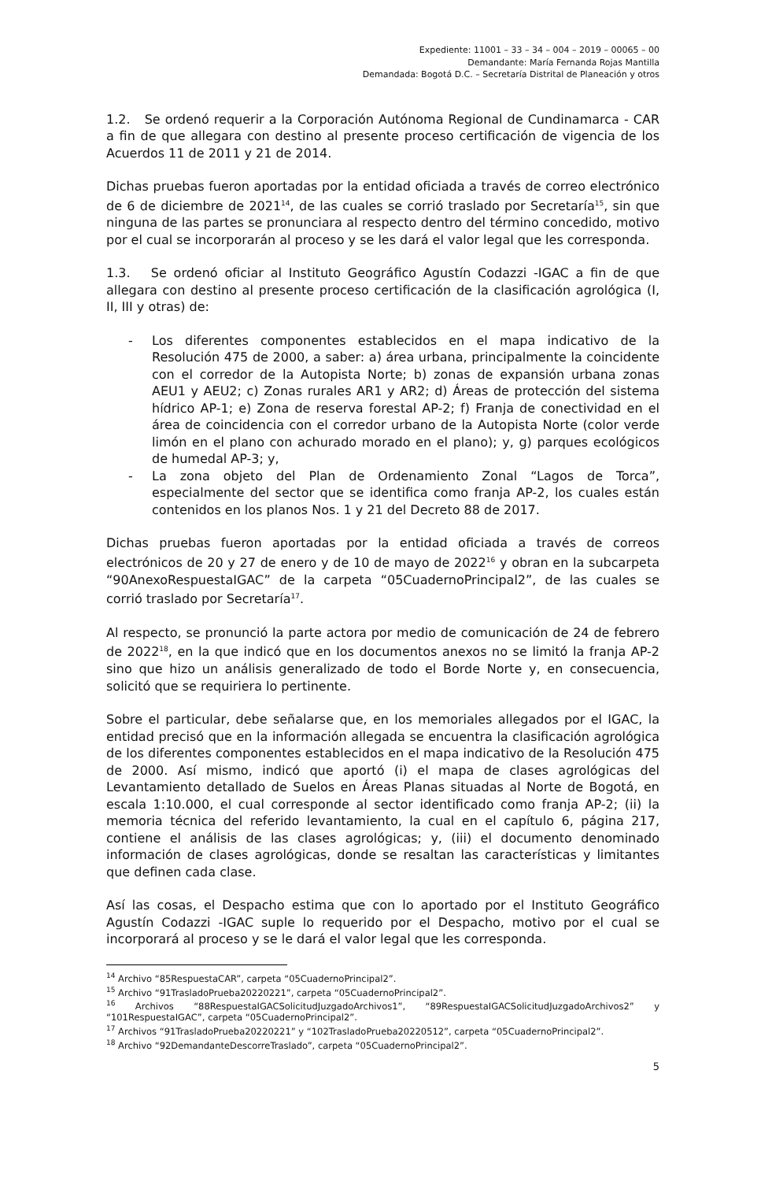Expediente: 11001 – 33 – 34 – 004 – 2019 – 00065 – 00
Demandante: María Fernanda Rojas Mantilla
Demandada: Bogotá D.C. – Secretaría Distrital de Planeación y otros
1.2. Se ordenó requerir a la Corporación Autónoma Regional de Cundinamarca - CAR a fin de que allegara con destino al presente proceso certificación de vigencia de los Acuerdos 11 de 2011 y 21 de 2014.
Dichas pruebas fueron aportadas por la entidad oficiada a través de correo electrónico de 6 de diciembre de 2021<sup>14</sup>, de las cuales se corrió traslado por Secretaría<sup>15</sup>, sin que ninguna de las partes se pronunciara al respecto dentro del término concedido, motivo por el cual se incorporarán al proceso y se les dará el valor legal que les corresponda.
1.3. Se ordenó oficiar al Instituto Geográfico Agustín Codazzi -IGAC a fin de que allegara con destino al presente proceso certificación de la clasificación agrológica (I, II, III y otras) de:
- Los diferentes componentes establecidos en el mapa indicativo de la Resolución 475 de 2000, a saber: a) área urbana, principalmente la coincidente con el corredor de la Autopista Norte; b) zonas de expansión urbana zonas AEU1 y AEU2; c) Zonas rurales AR1 y AR2; d) Áreas de protección del sistema hídrico AP-1; e) Zona de reserva forestal AP-2; f) Franja de conectividad en el área de coincidencia con el corredor urbano de la Autopista Norte (color verde limón en el plano con achurado morado en el plano); y, g) parques ecológicos de humedal AP-3; y,
- La zona objeto del Plan de Ordenamiento Zonal “Lagos de Torca”, especialmente del sector que se identifica como franja AP-2, los cuales están contenidos en los planos Nos. 1 y 21 del Decreto 88 de 2017.
Dichas pruebas fueron aportadas por la entidad oficiada a través de correos electrónicos de 20 y 27 de enero y de 10 de mayo de 2022<sup>16</sup> y obran en la subcarpeta “90AnexoRespuestaIGAC” de la carpeta “05CuadernoPrincipal2”, de las cuales se corrió traslado por Secretaría<sup>17</sup>.
Al respecto, se pronunció la parte actora por medio de comunicación de 24 de febrero de 2022<sup>18</sup>, en la que indicó que en los documentos anexos no se limitó la franja AP-2 sino que hizo un análisis generalizado de todo el Borde Norte y, en consecuencia, solicitó que se requiriera lo pertinente.
Sobre el particular, debe señalarse que, en los memoriales allegados por el IGAC, la entidad precisó que en la información allegada se encuentra la clasificación agrológica de los diferentes componentes establecidos en el mapa indicativo de la Resolución 475 de 2000. Así mismo, indicó que aportó (i) el mapa de clases agrológicas del Levantamiento detallado de Suelos en Áreas Planas situadas al Norte de Bogotá, en escala 1:10.000, el cual corresponde al sector identificado como franja AP-2; (ii) la memoria técnica del referido levantamiento, la cual en el capítulo 6, página 217, contiene el análisis de las clases agrológicas; y, (iii) el documento denominado información de clases agrológicas, donde se resaltan las características y limitantes que definen cada clase.
Así las cosas, el Despacho estima que con lo aportado por el Instituto Geográfico Agustín Codazzi -IGAC suple lo requerido por el Despacho, motivo por el cual se incorporará al proceso y se le dará el valor legal que les corresponda.
<sup>14</sup> Archivo “85RespuestaCAR”, carpeta “05CuadernoPrincipal2”.
<sup>15</sup> Archivo “91TrasladoPrueba20220221”, carpeta “05CuadernoPrincipal2”.
<sup>16</sup> Archivos “88RespuestaIGACSolicitudJuzgadoArchivos1”, “89RespuestaIGACSolicitudJuzgadoArchivos2” y “101RespuestaIGAC”, carpeta “05CuadernoPrincipal2”.
<sup>17</sup> Archivos “91TrasladoPrueba20220221” y “102TrasladoPrueba20220512”, carpeta “05CuadernoPrincipal2”.
<sup>18</sup> Archivo “92DemandanteDescorreTraslado”, carpeta “05CuadernoPrincipal2”.
5